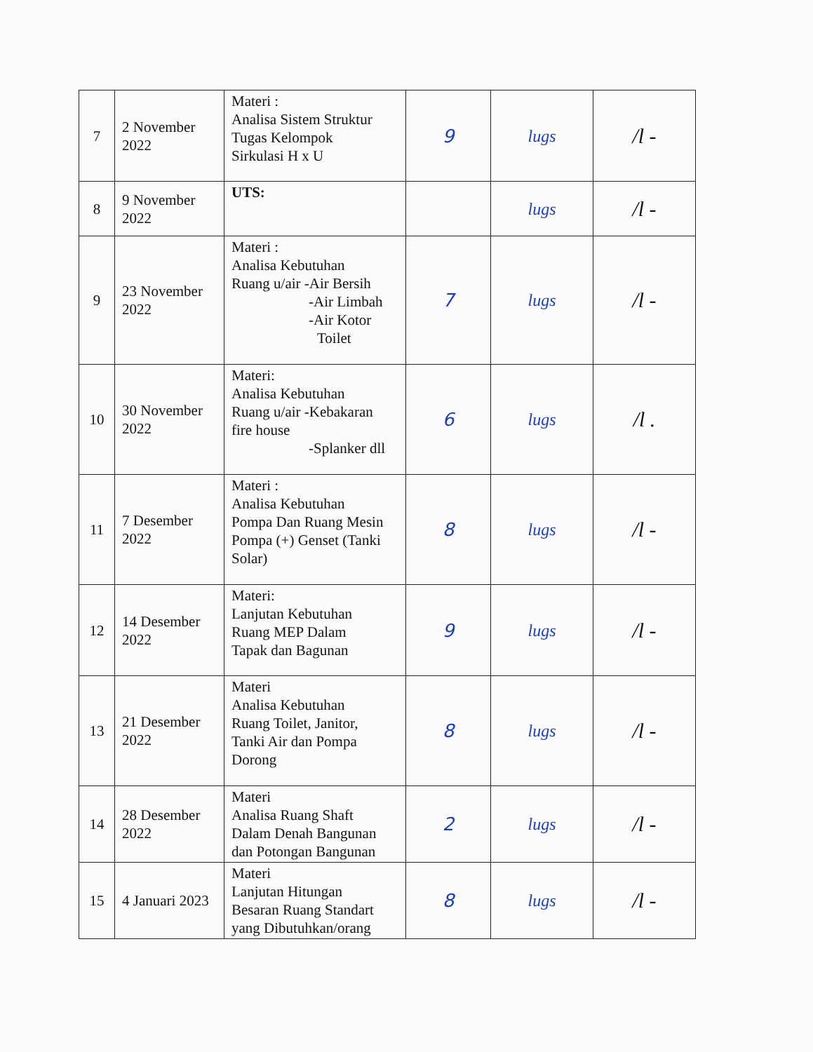| 7 | 2 November 2022 | Materi : Analisa Sistem Struktur Tugas Kelompok Sirkulasi H x U | 9 | lugs | /l - |
| 8 | 9 November 2022 | UTS: | | lugs | /l - |
| 9 | 23 November 2022 | Materi : Analisa Kebutuhan Ruang u/air -Air Bersih -Air Limbah -Air Kotor Toilet | 7 | lugs | /l - |
| 10 | 30 November 2022 | Materi: Analisa Kebutuhan Ruang u/air -Kebakaran fire house -Splanker dll | 6 | lugs | /l . |
| 11 | 7 Desember 2022 | Materi : Analisa Kebutuhan Pompa Dan Ruang Mesin Pompa (+) Genset (Tanki Solar) | 8 | lugs | /l - |
| 12 | 14 Desember 2022 | Materi: Lanjutan Kebutuhan Ruang MEP Dalam Tapak dan Bagunan | 9 | lugs | /l - |
| 13 | 21 Desember 2022 | Materi Analisa Kebutuhan Ruang Toilet, Janitor, Tanki Air dan Pompa Dorong | 8 | lugs | /l - |
| 14 | 28 Desember 2022 | Materi Analisa Ruang Shaft Dalam Denah Bangunan dan Potongan Bangunan | 2 | lugs | /l - |
| 15 | 4 Januari 2023 | Materi Lanjutan Hitungan Besaran Ruang Standart yang Dibutuhkan/orang | 8 | lugs | /l - |